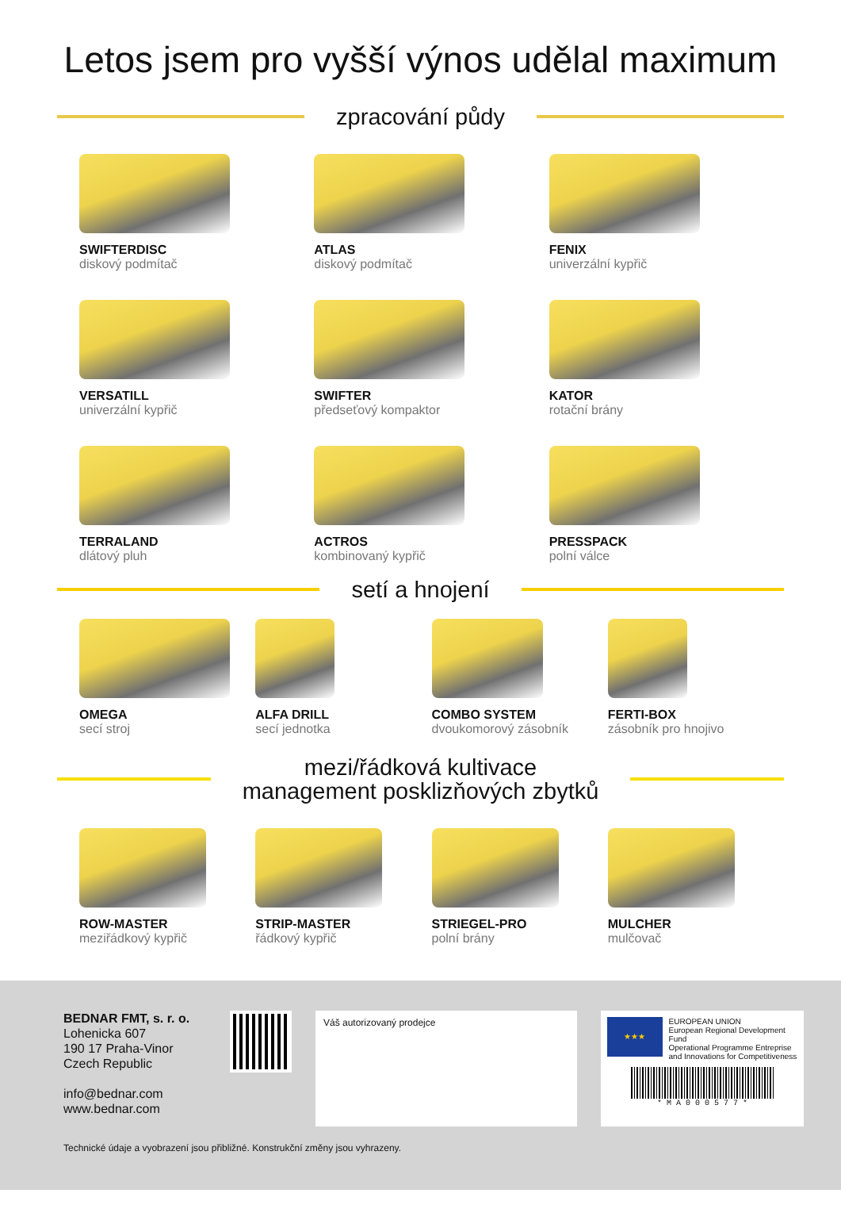Letos jsem pro vyšší výnos udělal maximum
zpracování půdy
SWIFTERDISC
diskový podmítač
ATLAS
diskový podmítač
FENIX
univerzální kypřič
VERSATILL
univerzální kypřič
SWIFTER
předseťový kompaktor
KATOR
rotační brány
TERRALAND
dlátový pluh
ACTROS
kombinovaný kypřič
PRESSPACK
polní válce
setí a hnojení
OMEGA
secí stroj
ALFA DRILL
secí jednotka
COMBO SYSTEM
dvoukomorový zásobník
FERTI-BOX
zásobník pro hnojivo
mezi/řádková kultivace
management posklizňových zbytků
ROW-MASTER
meziřádkový kypřič
STRIP-MASTER
řádkový kypřič
STRIEGEL-PRO
polní brány
MULCHER
mulčovač
BEDNAR FMT, s. r. o.
Lohenicka 607
190 17 Praha-Vinor
Czech Republic
info@bednar.com
www.bednar.com
Váš autorizovaný prodejce
★★★
EUROPEAN UNION
European Regional Development Fund
Operational Programme Entreprise
and Innovations for Competitiveness
* M A 0 0 0 5 7 7 *
Technické údaje a vyobrazení jsou přibližné. Konstrukční změny jsou vyhrazeny.